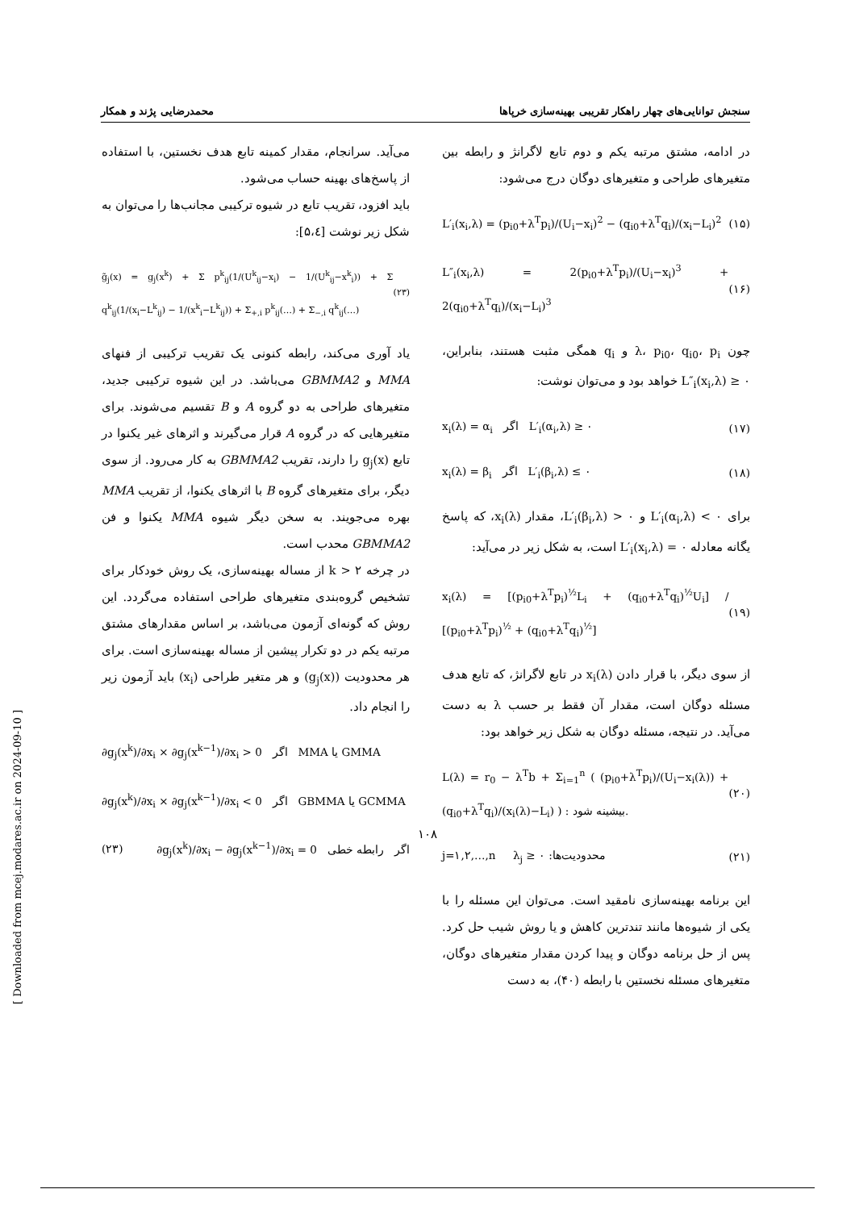سنجش توانایی‌های چهار راهکار تقریبی بهینه‌سازی خرپاها محمدرضایی پژند و همکار
در ادامه، مشتق مرتبه یکم و دوم تابع لاگرانژ و رابطه بین متغیرهای طراحی و متغیرهای دوگان درج می‌شود:
L′<sub>i</sub>(x<sub>i</sub>,λ) = (p<sub>i0</sub>+λ<sup>T</sup>p<sub>i</sub>)/(U<sub>i</sub>−x<sub>i</sub>)<sup>2</sup> − (q<sub>i0</sub>+λ<sup>T</sup>q<sub>i</sub>)/(x<sub>i</sub>−L<sub>i</sub>)<sup>2</sup> (۱۵)
L″<sub>i</sub>(x<sub>i</sub>,λ) = 2(p<sub>i0</sub>+λ<sup>T</sup>p<sub>i</sub>)/(U<sub>i</sub>−x<sub>i</sub>)<sup>3</sup> + 2(q<sub>i0</sub>+λ<sup>T</sup>q<sub>i</sub>)/(x<sub>i</sub>−L<sub>i</sub>)<sup>3</sup> (۱۶)
چون λ، p<sub>i0</sub>، q<sub>i0</sub>، p<sub>i</sub> و q<sub>i</sub> همگی مثبت هستند، بنابراین، L″<sub>i</sub>(x<sub>i</sub>,λ) ≥ ۰ خواهد بود و می‌توان نوشت:
x<sub>i</sub>(λ) = α<sub>i</sub> اگر L′<sub>i</sub>(α<sub>i</sub>,λ) ≥ ۰ (۱۷)
x<sub>i</sub>(λ) = β<sub>i</sub> اگر L′<sub>i</sub>(β<sub>i</sub>,λ) ≤ ۰ (۱۸)
برای L′<sub>i</sub>(α<sub>i</sub>,λ) < ۰ و L′<sub>i</sub>(β<sub>i</sub>,λ) > ۰، مقدار x<sub>i</sub>(λ)، که پاسخ یگانه معادله L′<sub>i</sub>(x<sub>i</sub>,λ) = ۰ است، به شکل زیر در می‌آید:
x<sub>i</sub>(λ) = [(p<sub>i0</sub>+λ<sup>T</sup>p<sub>i</sub>)<sup>½</sup>L<sub>i</sub> + (q<sub>i0</sub>+λ<sup>T</sup>q<sub>i</sub>)<sup>½</sup>U<sub>i</sub>] / [(p<sub>i0</sub>+λ<sup>T</sup>p<sub>i</sub>)<sup>½</sup> + (q<sub>i0</sub>+λ<sup>T</sup>q<sub>i</sub>)<sup>½</sup>] (۱۹)
از سوی دیگر، با قرار دادن x<sub>i</sub>(λ) در تابع لاگرانژ، که تابع هدف مسئله دوگان است، مقدار آن فقط بر حسب λ به دست می‌آید. در نتیجه، مسئله دوگان به شکل زیر خواهد بود:
L(λ) = r<sub>0</sub> − λ<sup>T</sup>b + Σ<sub>i=1</sub><sup>n</sup> ( (p<sub>i0</sub>+λ<sup>T</sup>p<sub>i</sub>)/(U<sub>i</sub>−x<sub>i</sub>(λ)) + (q<sub>i0</sub>+λ<sup>T</sup>q<sub>i</sub>)/(x<sub>i</sub>(λ)−L<sub>i</sub>) ) : بیشینه شود. (۲۰)
j=۱,۲,…,n λ<sub>j</sub> ≥ ۰ :محدودیت‌ها (۲۱)
این برنامه بهینه‌سازی نامقید است. می‌توان این مسئله را با یکی از شیوه‌ها مانند تندترین کاهش و یا روش شیب حل کرد. پس از حل برنامه دوگان و پیدا کردن مقدار متغیرهای دوگان، متغیرهای مسئله نخستین با رابطه (۴۰)، به دست
می‌آید. سرانجام، مقدار کمینه تابع هدف نخستین، با استفاده از پاسخ‌های بهینه حساب می‌شود.
باید افزود، تقریب تابع در شیوه ترکیبی مجانب‌ها را می‌توان به شکل زیر نوشت [۵،٤]:
g̃<sub>j</sub>(x) = g<sub>j</sub>(x<sup>k</sup>) + Σ p<sup>k</sup><sub>ij</sub>(1/(U<sup>k</sup><sub>ij</sub>−x<sub>i</sub>) − 1/(U<sup>k</sup><sub>ij</sub>−x<sup>k</sup><sub>i</sub>)) + Σ q<sup>k</sup><sub>ij</sub>(1/(x<sub>i</sub>−L<sup>k</sup><sub>ij</sub>) − 1/(x<sup>k</sup><sub>i</sub>−L<sup>k</sup><sub>ij</sub>)) + Σ<sub>+,i</sub> p<sup>k</sup><sub>ij</sub>(…) + Σ<sub>−,i</sub> q<sup>k</sup><sub>ij</sub>(…) (۲۳)
یاد آوری می‌کند، رابطه کنونی یک تقریب ترکیبی از فنهای MMA و GBMMA2 می‌باشد. در این شیوه ترکیبی جدید، متغیرهای طراحی به دو گروه A و B تقسیم می‌شوند. برای متغیرهایی که در گروه A قرار می‌گیرند و اثرهای غیر یکنوا در تابع g<sub>j</sub>(x) را دارند، تقریب GBMMA2 به کار می‌رود. از سوی دیگر، برای متغیرهای گروه B با اثرهای یکنوا، از تقریب MMA بهره می‌جویند. به سخن دیگر شیوه MMA یکنوا و فن GBMMA2 محدب است.
در چرخه k > ۲ از مساله بهینه‌سازی، یک روش خودکار برای تشخیص گروه‌بندی متغیرهای طراحی استفاده می‌گردد. این روش که گونه‌ای آزمون می‌باشد، بر اساس مقدارهای مشتق مرتبه یکم در دو تکرار پیشین از مساله بهینه‌سازی است. برای هر محدودیت (g<sub>j</sub>(x)) و هر متغیر طراحی (x<sub>i</sub>) باید آزمون زیر را انجام داد.
∂g<sub>j</sub>(x<sup>k</sup>)/∂x<sub>i</sub> × ∂g<sub>j</sub>(x<sup>k−1</sup>)/∂x<sub>i</sub> > 0 اگر MMA یا GMMA
∂g<sub>j</sub>(x<sup>k</sup>)/∂x<sub>i</sub> × ∂g<sub>j</sub>(x<sup>k−1</sup>)/∂x<sub>i</sub> < 0 اگر GBMMA یا GCMMA
(۲۳) ∂g<sub>j</sub>(x<sup>k</sup>)/∂x<sub>i</sub> − ∂g<sub>j</sub>(x<sup>k−1</sup>)/∂x<sub>i</sub> = 0 اگر رابطه خطی
۱۰۸
[ Downloaded from mcej.modares.ac.ir on 2024-09-10 ]